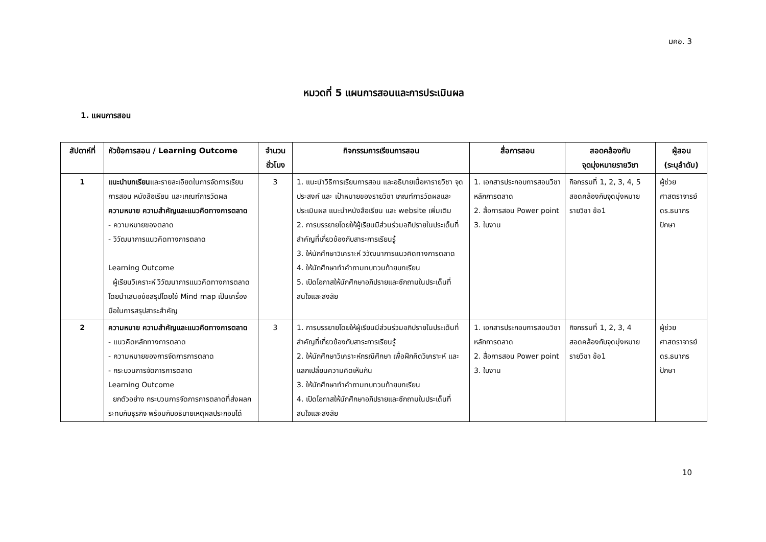มคอ. 3
หมวดที่ 5 แผนการสอนและการประเมินผล
1. แผนการสอน
| สัปดาห์ที่ | หัวข้อการสอน / Learning Outcome | จำนวนชั่วโมง | กิจกรรมการเรียนการสอน | สื่อการสอน | สอดคล้องกับ จุดมุ่งหมายรายวิชา | ผู้สอน (ระบุลำดับ) |
| --- | --- | --- | --- | --- | --- | --- |
| 1 | แนะนำบทเรียน และรายละเอียดในการจัดการเรียนการสอน หนังสือเรียน และเกณฑ์การวัดผล ความหมาย ความสำคัญและแนวคิดทางการตลาด - ความหมายของตลาด - วิวัฒนาการแนวคิดทางการตลาด Learning Outcome ผู้เรียนวิเคราะห์ วิวัฒนาการแนวคิดทางการตลาด โดยนำเสนอข้อสรุปโดยใช้ Mind map เป็นเครื่องมือในการสรุปสาระสำคัญ | 3 | 1. แนะนำวิธีการเรียนการสอน และอธิบายเนื้อหารายวิชา จุดประสงค์ และ เป้าหมายของรายวิชา เกณฑ์การวัดผลและประเมินผล แนะนำหนังสือเรียน และ website เพิ่มเติม 2. การบรรยายโดยให้ผู้เรียนมีส่วนร่วมอภิปรายในประเด็นที่สำคัญที่เกี่ยวข้องกับสาระการเรียนรู้ 3. ให้นักศึกษาวิเคราะห์ วิวัฒนาการแนวคิดทางการตลาด 4. ให้นักศึกษาทำคำถามทบทวนท้ายบทเรียน 5. เปิดโอกาสให้นักศึกษาอภิปรายและซักถามในประเด็นที่สนใจและสงสัย | 1. เอกสารประกอบการสอนวิชาหลักการตลาด 2. สื่อการสอน Power point 3. ใบงาน | กิจกรรมที่ 1, 2, 3, 4, 5 สอดคล้องกับจุดมุ่งหมายรายวิชา ข้อ1 | ผู้ช่วยศาสตราจารย์ ดร.ธนากร ปักษา |
| 2 | ความหมาย ความสำคัญและแนวคิดทางการตลาด - แนวคิดหลักทางการตลาด - ความหมายของการจัดการการตลาด - กระบวนการจัดการการตลาด Learning Outcome ยกตัวอย่าง กระบวนการจัดการการตลาดที่ส่งผลกระทบกับธุรกิจ พร้อมกับอธิบายเหตุผลประกอบได้ | 3 | 1. การบรรยายโดยให้ผู้เรียนมีส่วนร่วมอภิปรายในประเด็นที่สำคัญที่เกี่ยวข้องกับสาระการเรียนรู้ 2. ให้นักศึกษาวิเคราะห์กรณีศึกษา เพื่อฝึกคิดวิเคราะห์ และแลกเปลี่ยนความคิดเห็นกัน 3. ให้นักศึกษาทำคำถามทบทวนท้ายบทเรียน 4. เปิดโอกาสให้นักศึกษาอภิปรายและซักถามในประเด็นที่สนใจและสงสัย | 1. เอกสารประกอบการสอนวิชาหลักการตลาด 2. สื่อการสอน Power point 3. ใบงาน | กิจกรรมที่ 1, 2, 3, 4 สอดคล้องกับจุดมุ่งหมายรายวิชา ข้อ1 | ผู้ช่วยศาสตราจารย์ ดร.ธนากร ปักษา |
10